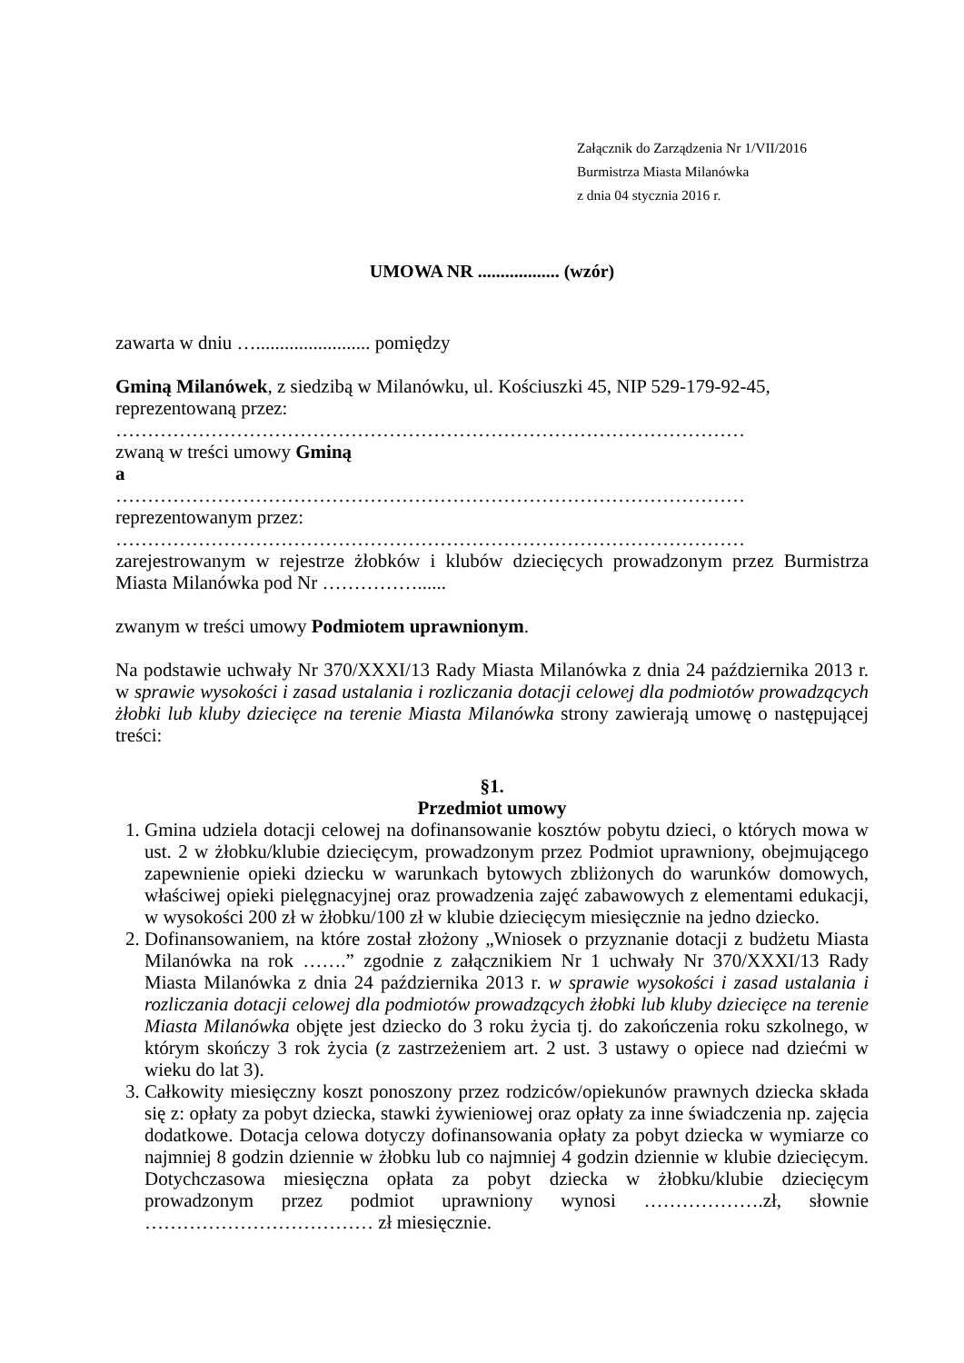Załącznik do Zarządzenia Nr 1/VII/2016
Burmistrza Miasta Milanówka
z dnia 04 stycznia 2016 r.
UMOWA NR .................. (wzór)
zawarta w dniu …........................ pomiędzy
Gminą Milanówek, z siedzibą w Milanówku, ul. Kościuszki 45, NIP 529-179-92-45,
reprezentowaną przez:
………………………………………………………………………………………
zwaną w treści umowy Gminą
a
………………………………………………………………………………………
reprezentowanym przez:
………………………………………………………………………………………
zarejestrowanym w rejestrze żłobków i klubów dziecięcych prowadzonym przez Burmistrza Miasta Milanówka pod Nr ……………......
zwanym w treści umowy Podmiotem uprawnionym.
Na podstawie uchwały Nr 370/XXXI/13 Rady Miasta Milanówka z dnia 24 października 2013 r. w sprawie wysokości i zasad ustalania i rozliczania dotacji celowej dla podmiotów prowadzących żłobki lub kluby dziecięce na terenie Miasta Milanówka strony zawierają umowę o następującej treści:
§1.
Przedmiot umowy
1. Gmina udziela dotacji celowej na dofinansowanie kosztów pobytu dzieci, o których mowa w ust. 2 w żłobku/klubie dziecięcym, prowadzonym przez Podmiot uprawniony, obejmującego zapewnienie opieki dziecku w warunkach bytowych zbliżonych do warunków domowych, właściwej opieki pielęgnacyjnej oraz prowadzenia zajęć zabawowych z elementami edukacji, w wysokości 200 zł w żłobku/100 zł w klubie dziecięcym miesięcznie na jedno dziecko.
2. Dofinansowaniem, na które został złożony „Wniosek o przyznanie dotacji z budżetu Miasta Milanówka na rok …….” zgodnie z załącznikiem Nr 1 uchwały Nr 370/XXXI/13 Rady Miasta Milanówka z dnia 24 października 2013 r. w sprawie wysokości i zasad ustalania i rozliczania dotacji celowej dla podmiotów prowadzących żłobki lub kluby dziecięce na terenie Miasta Milanówka objęte jest dziecko do 3 roku życia tj. do zakończenia roku szkolnego, w którym skończy 3 rok życia (z zastrzeżeniem art. 2 ust. 3 ustawy o opiece nad dziećmi w wieku do lat 3).
3. Całkowity miesięczny koszt ponoszony przez rodziców/opiekunów prawnych dziecka składa się z: opłaty za pobyt dziecka, stawki żywieniowej oraz opłaty za inne świadczenia np. zajęcia dodatkowe. Dotacja celowa dotyczy dofinansowania opłaty za pobyt dziecka w wymiarze co najmniej 8 godzin dziennie w żłobku lub co najmniej 4 godzin dziennie w klubie dziecięcym. Dotychczasowa miesięczna opłata za pobyt dziecka w żłobku/klubie dziecięcym prowadzonym przez podmiot uprawniony wynosi ……………….zł, słownie ……………………………… zł miesięcznie.